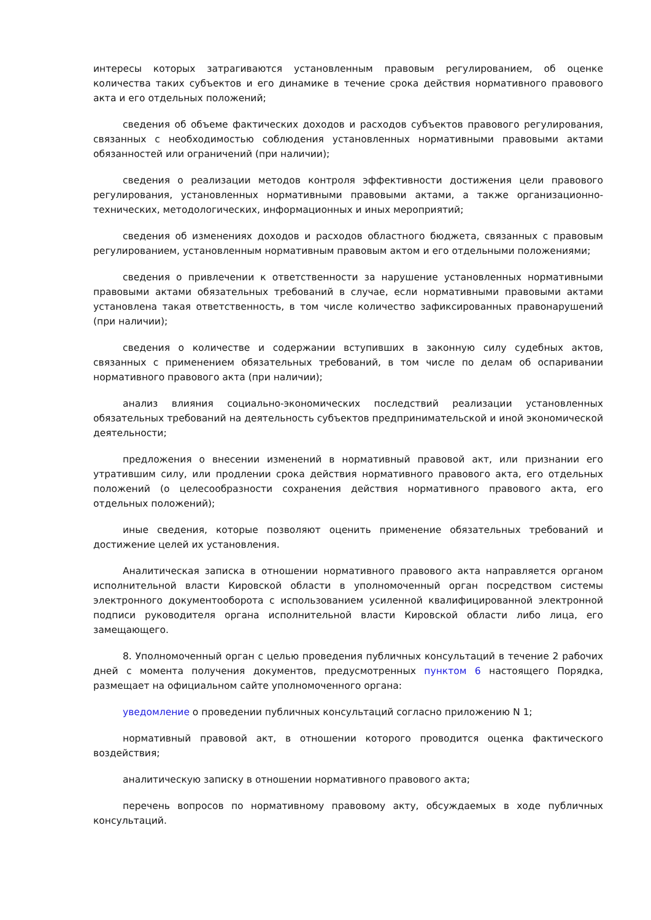интересы которых затрагиваются установленным правовым регулированием, об оценке количества таких субъектов и его динамике в течение срока действия нормативного правового акта и его отдельных положений;
сведения об объеме фактических доходов и расходов субъектов правового регулирования, связанных с необходимостью соблюдения установленных нормативными правовыми актами обязанностей или ограничений (при наличии);
сведения о реализации методов контроля эффективности достижения цели правового регулирования, установленных нормативными правовыми актами, а также организационно-технических, методологических, информационных и иных мероприятий;
сведения об изменениях доходов и расходов областного бюджета, связанных с правовым регулированием, установленным нормативным правовым актом и его отдельными положениями;
сведения о привлечении к ответственности за нарушение установленных нормативными правовыми актами обязательных требований в случае, если нормативными правовыми актами установлена такая ответственность, в том числе количество зафиксированных правонарушений (при наличии);
сведения о количестве и содержании вступивших в законную силу судебных актов, связанных с применением обязательных требований, в том числе по делам об оспаривании нормативного правового акта (при наличии);
анализ влияния социально-экономических последствий реализации установленных обязательных требований на деятельность субъектов предпринимательской и иной экономической деятельности;
предложения о внесении изменений в нормативный правовой акт, или признании его утратившим силу, или продлении срока действия нормативного правового акта, его отдельных положений (о целесообразности сохранения действия нормативного правового акта, его отдельных положений);
иные сведения, которые позволяют оценить применение обязательных требований и достижение целей их установления.
Аналитическая записка в отношении нормативного правового акта направляется органом исполнительной власти Кировской области в уполномоченный орган посредством системы электронного документооборота с использованием усиленной квалифицированной электронной подписи руководителя органа исполнительной власти Кировской области либо лица, его замещающего.
8. Уполномоченный орган с целью проведения публичных консультаций в течение 2 рабочих дней с момента получения документов, предусмотренных пунктом 6 настоящего Порядка, размещает на официальном сайте уполномоченного органа:
уведомление о проведении публичных консультаций согласно приложению N 1;
нормативный правовой акт, в отношении которого проводится оценка фактического воздействия;
аналитическую записку в отношении нормативного правового акта;
перечень вопросов по нормативному правовому акту, обсуждаемых в ходе публичных консультаций.